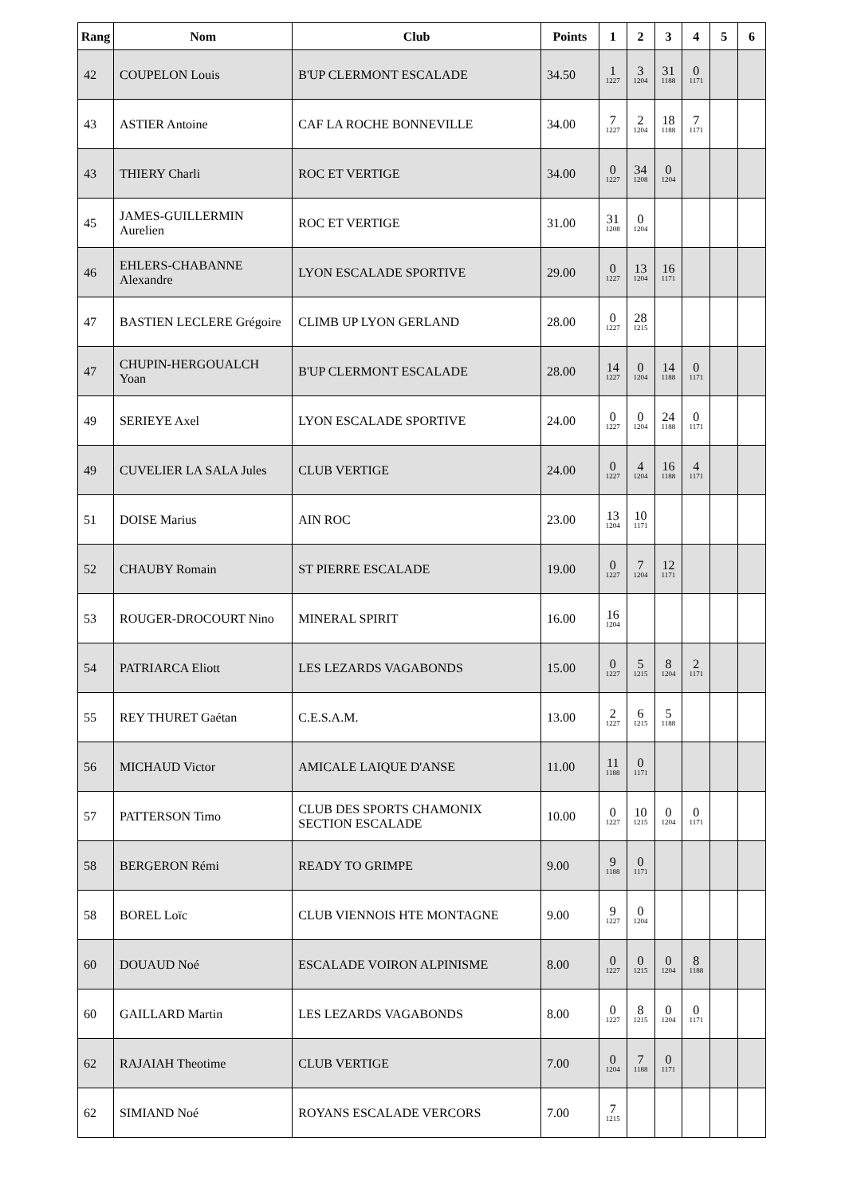| Rang | Nom | Club | Points | 1 | 2 | 3 | 4 | 5 | 6 |
| --- | --- | --- | --- | --- | --- | --- | --- | --- | --- |
| 42 | COUPELON Louis | B'UP CLERMONT ESCALADE | 34.50 | 1 1227 | 3 1204 | 31 1188 | 0 1171 | | |
| 43 | ASTIER Antoine | CAF LA ROCHE BONNEVILLE | 34.00 | 7 1227 | 2 1204 | 18 1188 | 7 1171 | | |
| 43 | THIERY Charli | ROC ET VERTIGE | 34.00 | 0 1227 | 34 1208 | 0 1204 | | | |
| 45 | JAMES-GUILLERMIN Aurelien | ROC ET VERTIGE | 31.00 | 31 1208 | 0 1204 | | | | |
| 46 | EHLERS-CHABANNE Alexandre | LYON ESCALADE SPORTIVE | 29.00 | 0 1227 | 13 1204 | 16 1171 | | | |
| 47 | BASTIEN LECLERE Grégoire | CLIMB UP LYON GERLAND | 28.00 | 0 1227 | 28 1215 | | | | |
| 47 | CHUPIN-HERGOUALCH Yoan | B'UP CLERMONT ESCALADE | 28.00 | 14 1227 | 0 1204 | 14 1188 | 0 1171 | | |
| 49 | SERIEYE Axel | LYON ESCALADE SPORTIVE | 24.00 | 0 1227 | 0 1204 | 24 1188 | 0 1171 | | |
| 49 | CUVELIER LA SALA Jules | CLUB VERTIGE | 24.00 | 0 1227 | 4 1204 | 16 1188 | 4 1171 | | |
| 51 | DOISE Marius | AIN ROC | 23.00 | 13 1204 | 10 1171 | | | | |
| 52 | CHAUBY Romain | ST PIERRE ESCALADE | 19.00 | 0 1227 | 7 1204 | 12 1171 | | | |
| 53 | ROUGER-DROCOURT Nino | MINERAL SPIRIT | 16.00 | 16 1204 | | | | | |
| 54 | PATRIARCA Eliott | LES LEZARDS VAGABONDS | 15.00 | 0 1227 | 5 1215 | 8 1204 | 2 1171 | | |
| 55 | REY THURET Gaétan | C.E.S.A.M. | 13.00 | 2 1227 | 6 1215 | 5 1188 | | | |
| 56 | MICHAUD Victor | AMICALE LAIQUE D'ANSE | 11.00 | 11 1188 | 0 1171 | | | | |
| 57 | PATTERSON Timo | CLUB DES SPORTS CHAMONIX SECTION ESCALADE | 10.00 | 0 1227 | 10 1215 | 0 1204 | 0 1171 | | |
| 58 | BERGERON Rémi | READY TO GRIMPE | 9.00 | 9 1188 | 0 1171 | | | | |
| 58 | BOREL Loïc | CLUB VIENNOIS HTE MONTAGNE | 9.00 | 9 1227 | 0 1204 | | | | |
| 60 | DOUAUD Noé | ESCALADE VOIRON ALPINISME | 8.00 | 0 1227 | 0 1215 | 0 1204 | 8 1188 | | |
| 60 | GAILLARD Martin | LES LEZARDS VAGABONDS | 8.00 | 0 1227 | 8 1215 | 0 1204 | 0 1171 | | |
| 62 | RAJAIAH Theotime | CLUB VERTIGE | 7.00 | 0 1204 | 7 1188 | 0 1171 | | | |
| 62 | SIMIAND Noé | ROYANS ESCALADE VERCORS | 7.00 | 7 1215 | | | | | |